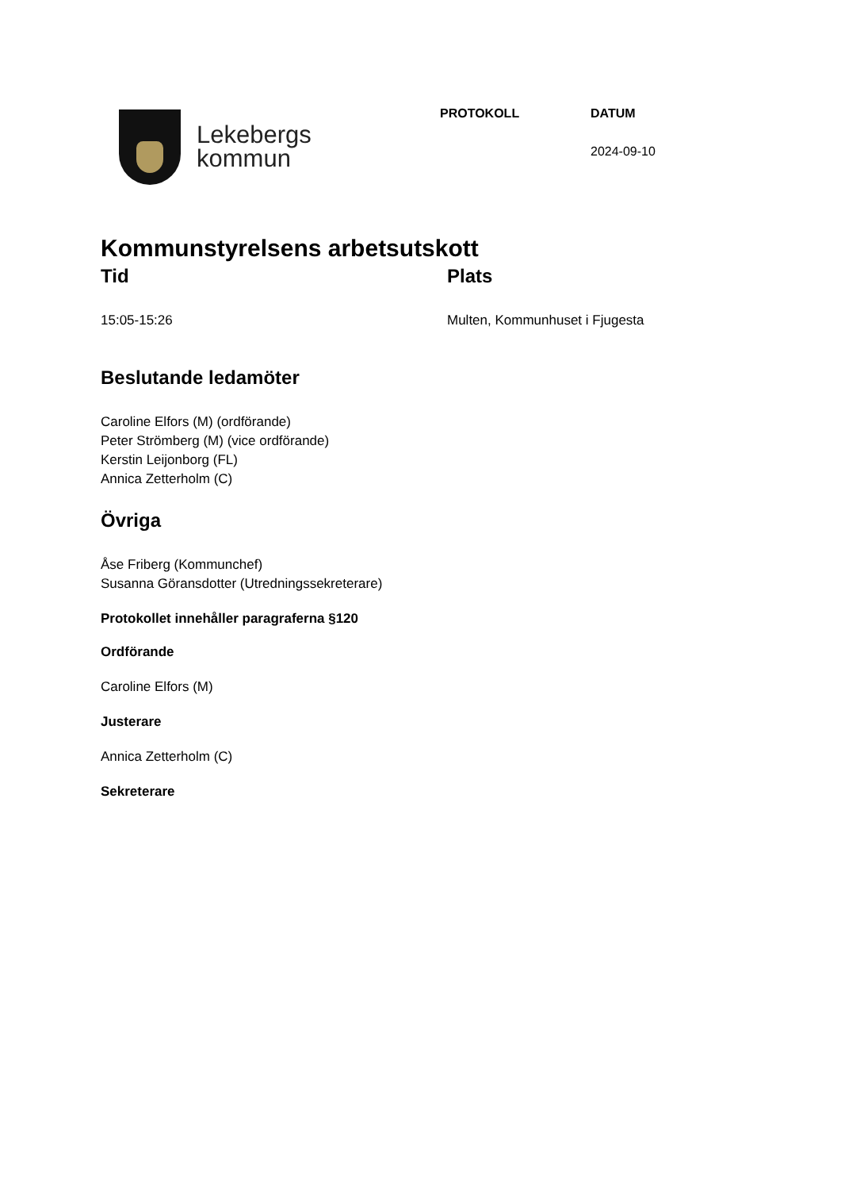Lekebergs
kommun
PROTOKOLL DATUM
2024-09-10
Kommunstyrelsens arbetsutskott
Tid
15:05-15:26
Plats
Multen, Kommunhuset i Fjugesta
Beslutande ledamöter
Caroline Elfors (M) (ordförande)
Peter Strömberg (M) (vice ordförande)
Kerstin Leijonborg (FL)
Annica Zetterholm (C)
Övriga
Åse Friberg (Kommunchef)
Susanna Göransdotter (Utredningssekreterare)
Protokollet innehåller paragraferna §120
Ordförande
Caroline Elfors (M)
Justerare
Annica Zetterholm (C)
Sekreterare